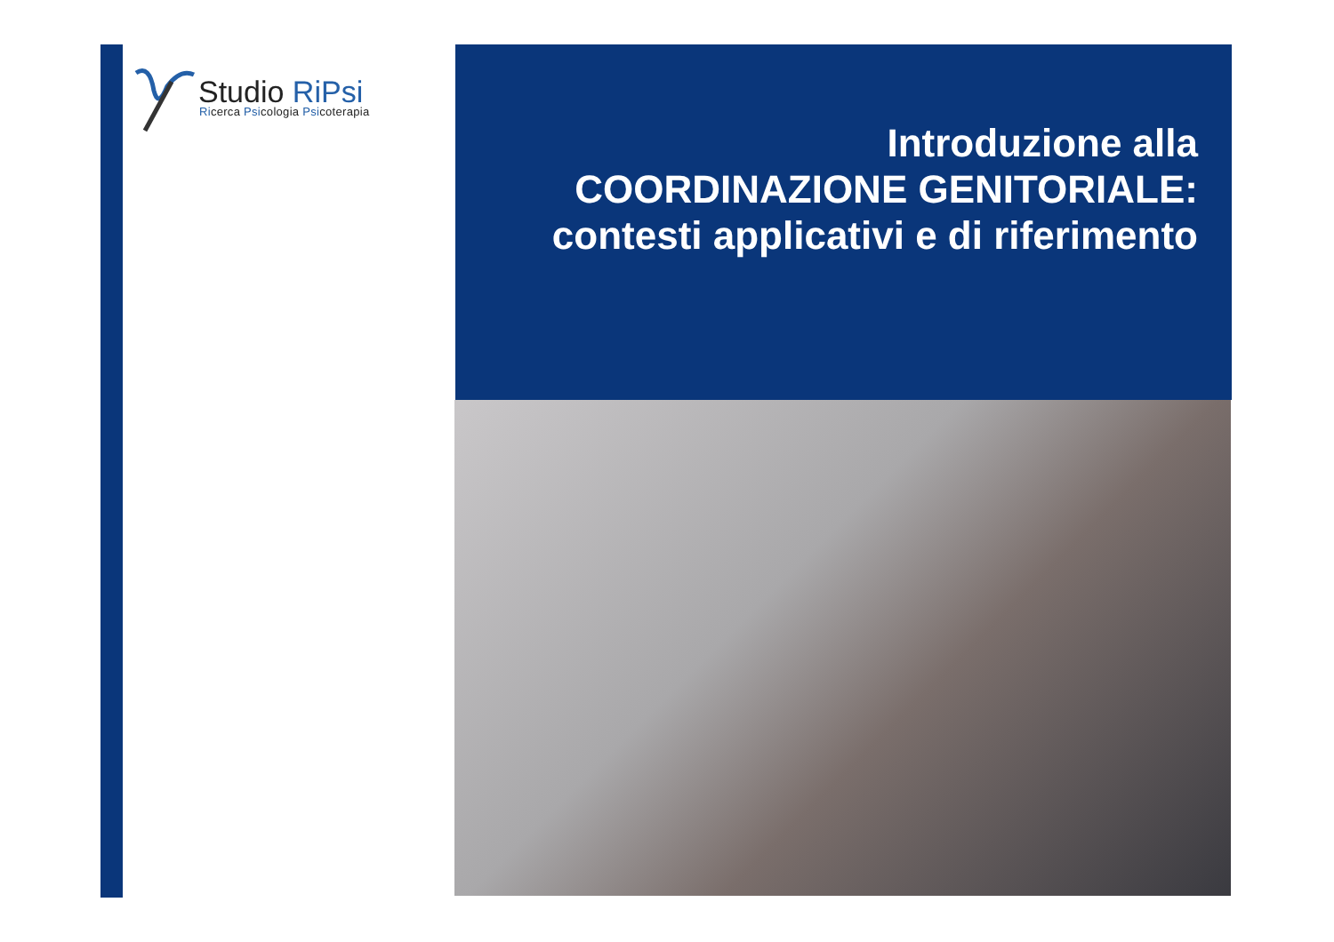Studio RiPsi
Ricerca Psicologia Psicoterapia
Introduzione alla
COORDINAZIONE GENITORIALE:
contesti applicativi e di riferimento